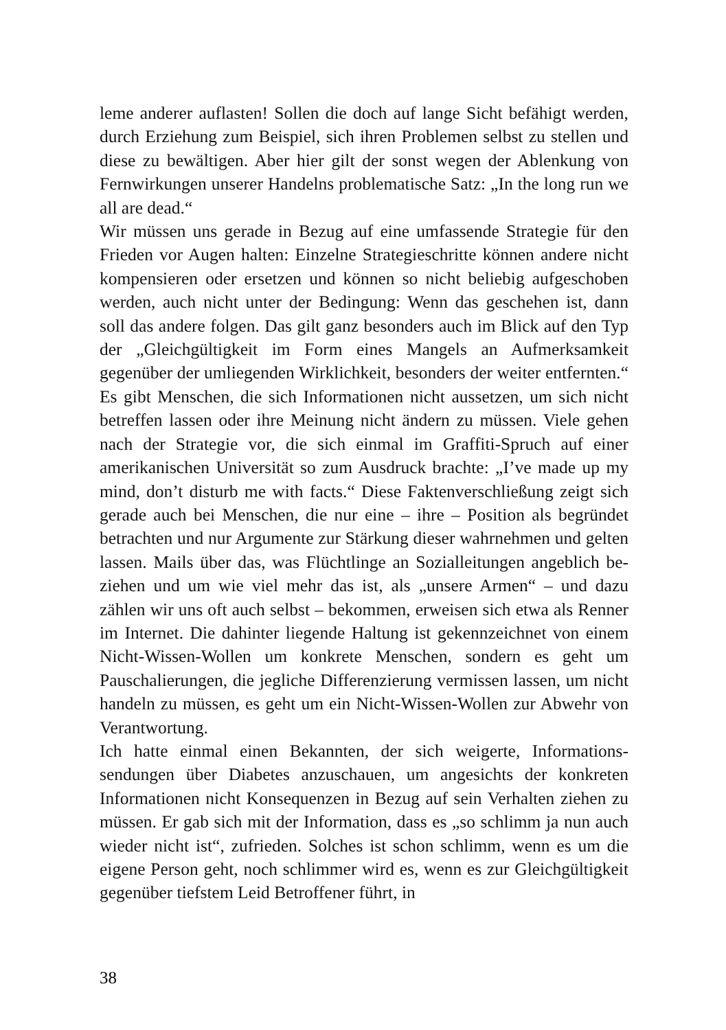leme anderer auflasten! Sollen die doch auf lange Sicht befähigt wer­den, durch Erziehung zum Beispiel, sich ihren Problemen selbst zu stellen und diese zu bewältigen. Aber hier gilt der sonst wegen der Ablenkung von Fernwirkungen unserer Handelns problematische Satz: „In the long run we all are dead.“
Wir müssen uns gerade in Bezug auf eine umfassende Strategie für den Frieden vor Augen halten: Einzelne Strategieschritte können andere nicht kompensieren oder ersetzen und können so nicht belie­big aufgeschoben werden, auch nicht unter der Bedingung: Wenn das geschehen ist, dann soll das andere folgen. Das gilt ganz besonders auch im Blick auf den Typ der „Gleichgültigkeit im Form eines Man­gels an Aufmerksamkeit gegenüber der umliegenden Wirklichkeit, besonders der weiter entfernten.“ Es gibt Menschen, die sich Infor­mationen nicht aussetzen, um sich nicht betreffen lassen oder ihre Meinung nicht ändern zu müssen. Viele gehen nach der Strategie vor, die sich einmal im Graffiti-Spruch auf einer amerikanischen Universi­tät so zum Ausdruck brachte: „I’ve made up my mind, don’t disturb me with facts.“ Diese Faktenverschließung zeigt sich gerade auch bei Menschen, die nur eine – ihre – Position als begründet betrachten und nur Argumente zur Stärkung dieser wahrnehmen und gelten las­sen. Mails über das, was Flüchtlinge an Sozialleitungen angeblich be­ziehen und um wie viel mehr das ist, als „unsere Armen“ – und dazu zählen wir uns oft auch selbst – bekommen, erweisen sich etwa als Renner im Internet. Die dahinter liegende Haltung ist gekennzeichnet von einem Nicht-Wissen-Wollen um konkrete Menschen, sondern es geht um Pauschalierungen, die jegliche Differenzierung vermissen lassen, um nicht handeln zu müssen, es geht um ein Nicht-Wissen-Wollen zur Abwehr von Verantwortung.
Ich hatte einmal einen Bekannten, der sich weigerte, Informations­sendungen über Diabetes anzuschauen, um angesichts der konkreten Informationen nicht Konsequenzen in Bezug auf sein Verhalten zie­hen zu müssen. Er gab sich mit der Information, dass es „so schlimm ja nun auch wieder nicht ist“, zufrieden. Solches ist schon schlimm, wenn es um die eigene Person geht, noch schlimmer wird es, wenn es zur Gleichgültigkeit gegenüber tiefstem Leid Betroffener führt, in
38